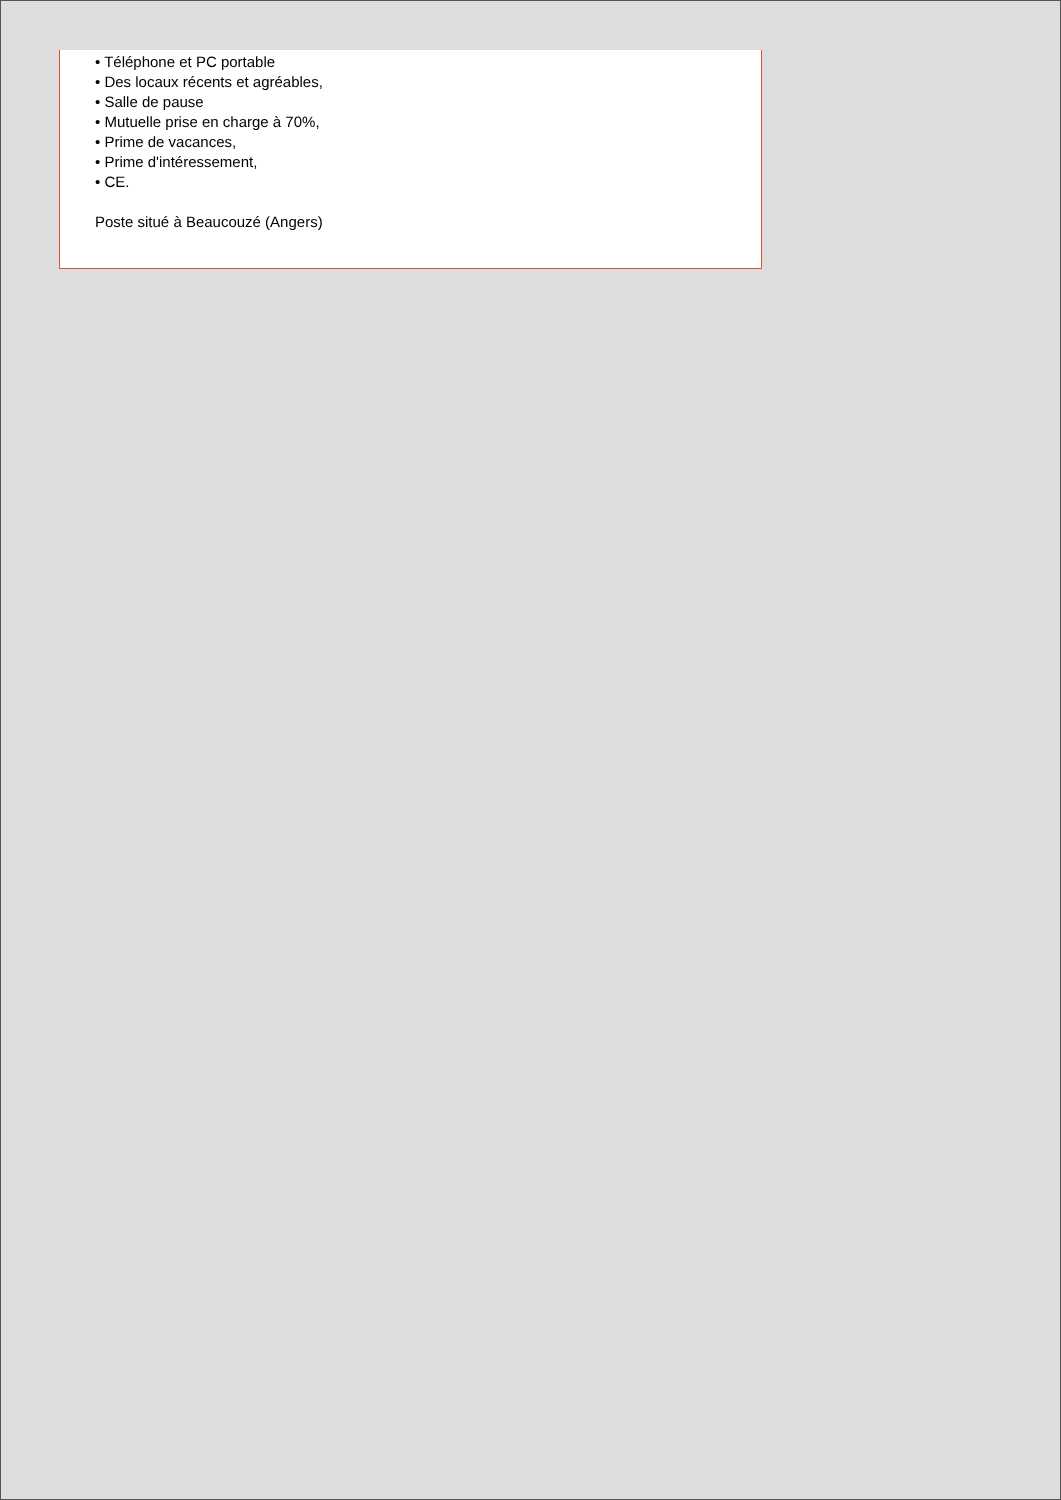• Téléphone et PC portable
• Des locaux récents et agréables,
• Salle de pause
• Mutuelle prise en charge à 70%,
• Prime de vacances,
• Prime d'intéressement,
• CE.
Poste situé à Beaucouzé (Angers)